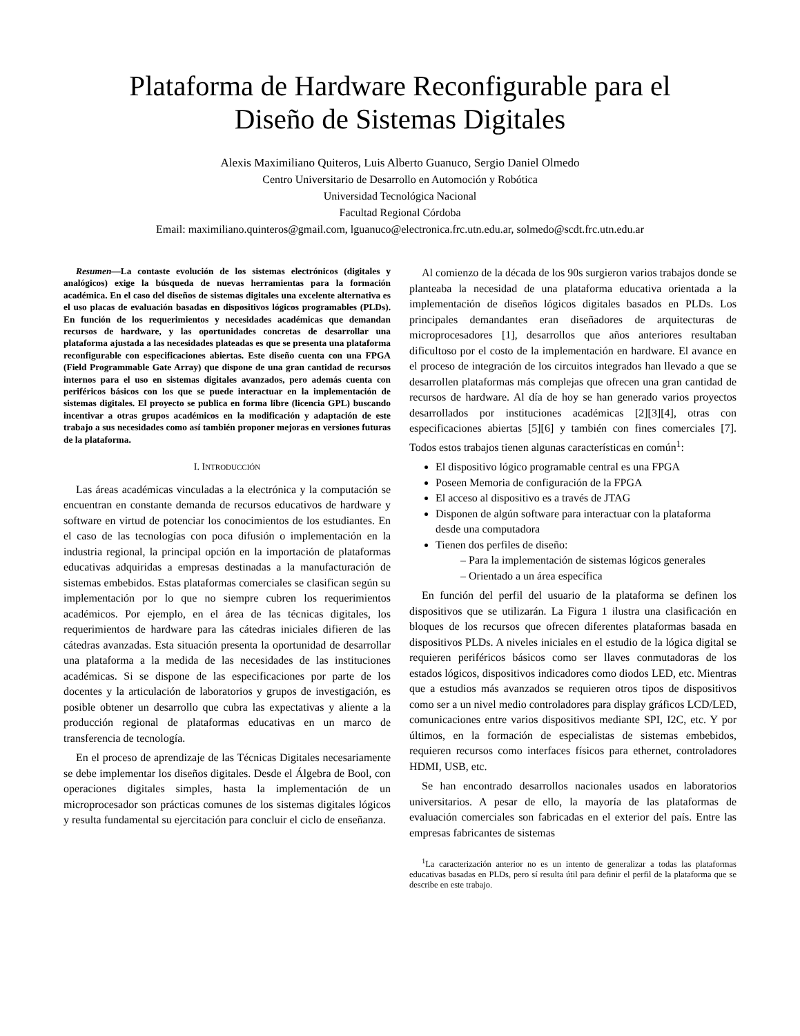Plataforma de Hardware Reconfigurable para el
Diseño de Sistemas Digitales
Alexis Maximiliano Quiteros, Luis Alberto Guanuco, Sergio Daniel Olmedo
Centro Universitario de Desarrollo en Automoción y Robótica
Universidad Tecnológica Nacional
Facultad Regional Córdoba
Email: maximiliano.quinteros@gmail.com, lguanuco@electronica.frc.utn.edu.ar, solmedo@scdt.frc.utn.edu.ar
Resumen—La contaste evolución de los sistemas electrónicos (digitales y analógicos) exige la búsqueda de nuevas herramientas para la formación académica. En el caso del diseños de sistemas digitales una excelente alternativa es el uso placas de evaluación basadas en dispositivos lógicos programables (PLDs). En función de los requerimientos y necesidades académicas que demandan recursos de hardware, y las oportunidades concretas de desarrollar una plataforma ajustada a las necesidades plateadas es que se presenta una plataforma reconfigurable con especificaciones abiertas. Este diseño cuenta con una FPGA (Field Programmable Gate Array) que dispone de una gran cantidad de recursos internos para el uso en sistemas digitales avanzados, pero además cuenta con periféricos básicos con los que se puede interactuar en la implementación de sistemas digitales. El proyecto se publica en forma libre (licencia GPL) buscando incentivar a otras grupos académicos en la modificación y adaptación de este trabajo a sus necesidades como así también proponer mejoras en versiones futuras de la plataforma.
I. INTRODUCCIÓN
Las áreas académicas vinculadas a la electrónica y la computación se encuentran en constante demanda de recursos educativos de hardware y software en virtud de potenciar los conocimientos de los estudiantes. En el caso de las tecnologías con poca difusión o implementación en la industria regional, la principal opción en la importación de plataformas educativas adquiridas a empresas destinadas a la manufacturación de sistemas embebidos. Estas plataformas comerciales se clasifican según su implementación por lo que no siempre cubren los requerimientos académicos. Por ejemplo, en el área de las técnicas digitales, los requerimientos de hardware para las cátedras iniciales difieren de las cátedras avanzadas. Esta situación presenta la oportunidad de desarrollar una plataforma a la medida de las necesidades de las instituciones académicas. Si se dispone de las especificaciones por parte de los docentes y la articulación de laboratorios y grupos de investigación, es posible obtener un desarrollo que cubra las expectativas y aliente a la producción regional de plataformas educativas en un marco de transferencia de tecnología.
En el proceso de aprendizaje de las Técnicas Digitales necesariamente se debe implementar los diseños digitales. Desde el Álgebra de Bool, con operaciones digitales simples, hasta la implementación de un microprocesador son prácticas comunes de los sistemas digitales lógicos y resulta fundamental su ejercitación para concluir el ciclo de enseñanza.
Al comienzo de la década de los 90s surgieron varios trabajos donde se planteaba la necesidad de una plataforma educativa orientada a la implementación de diseños lógicos digitales basados en PLDs. Los principales demandantes eran diseñadores de arquitecturas de microprocesadores [1], desarrollos que años anteriores resultaban dificultoso por el costo de la implementación en hardware. El avance en el proceso de integración de los circuitos integrados han llevado a que se desarrollen plataformas más complejas que ofrecen una gran cantidad de recursos de hardware. Al día de hoy se han generado varios proyectos desarrollados por instituciones académicas [2][3][4], otras con especificaciones abiertas [5][6] y también con fines comerciales [7]. Todos estos trabajos tienen algunas características en común<sup>1</sup>:
El dispositivo lógico programable central es una FPGA
Poseen Memoria de configuración de la FPGA
El acceso al dispositivo es a través de JTAG
Disponen de algún software para interactuar con la plataforma desde una computadora
Tienen dos perfiles de diseño:
– Para la implementación de sistemas lógicos generales
– Orientado a un área específica
En función del perfil del usuario de la plataforma se definen los dispositivos que se utilizarán. La Figura 1 ilustra una clasificación en bloques de los recursos que ofrecen diferentes plataformas basada en dispositivos PLDs. A niveles iniciales en el estudio de la lógica digital se requieren periféricos básicos como ser llaves conmutadoras de los estados lógicos, dispositivos indicadores como diodos LED, etc. Mientras que a estudios más avanzados se requieren otros tipos de dispositivos como ser a un nivel medio controladores para display gráficos LCD/LED, comunicaciones entre varios dispositivos mediante SPI, I2C, etc. Y por últimos, en la formación de especialistas de sistemas embebidos, requieren recursos como interfaces físicos para ethernet, controladores HDMI, USB, etc.
Se han encontrado desarrollos nacionales usados en laboratorios universitarios. A pesar de ello, la mayoría de las plataformas de evaluación comerciales son fabricadas en el exterior del país. Entre las empresas fabricantes de sistemas
<sup>1</sup> La caracterización anterior no es un intento de generalizar a todas las plataformas educativas basadas en PLDs, pero sí resulta útil para definir el perfil de la plataforma que se describe en este trabajo.